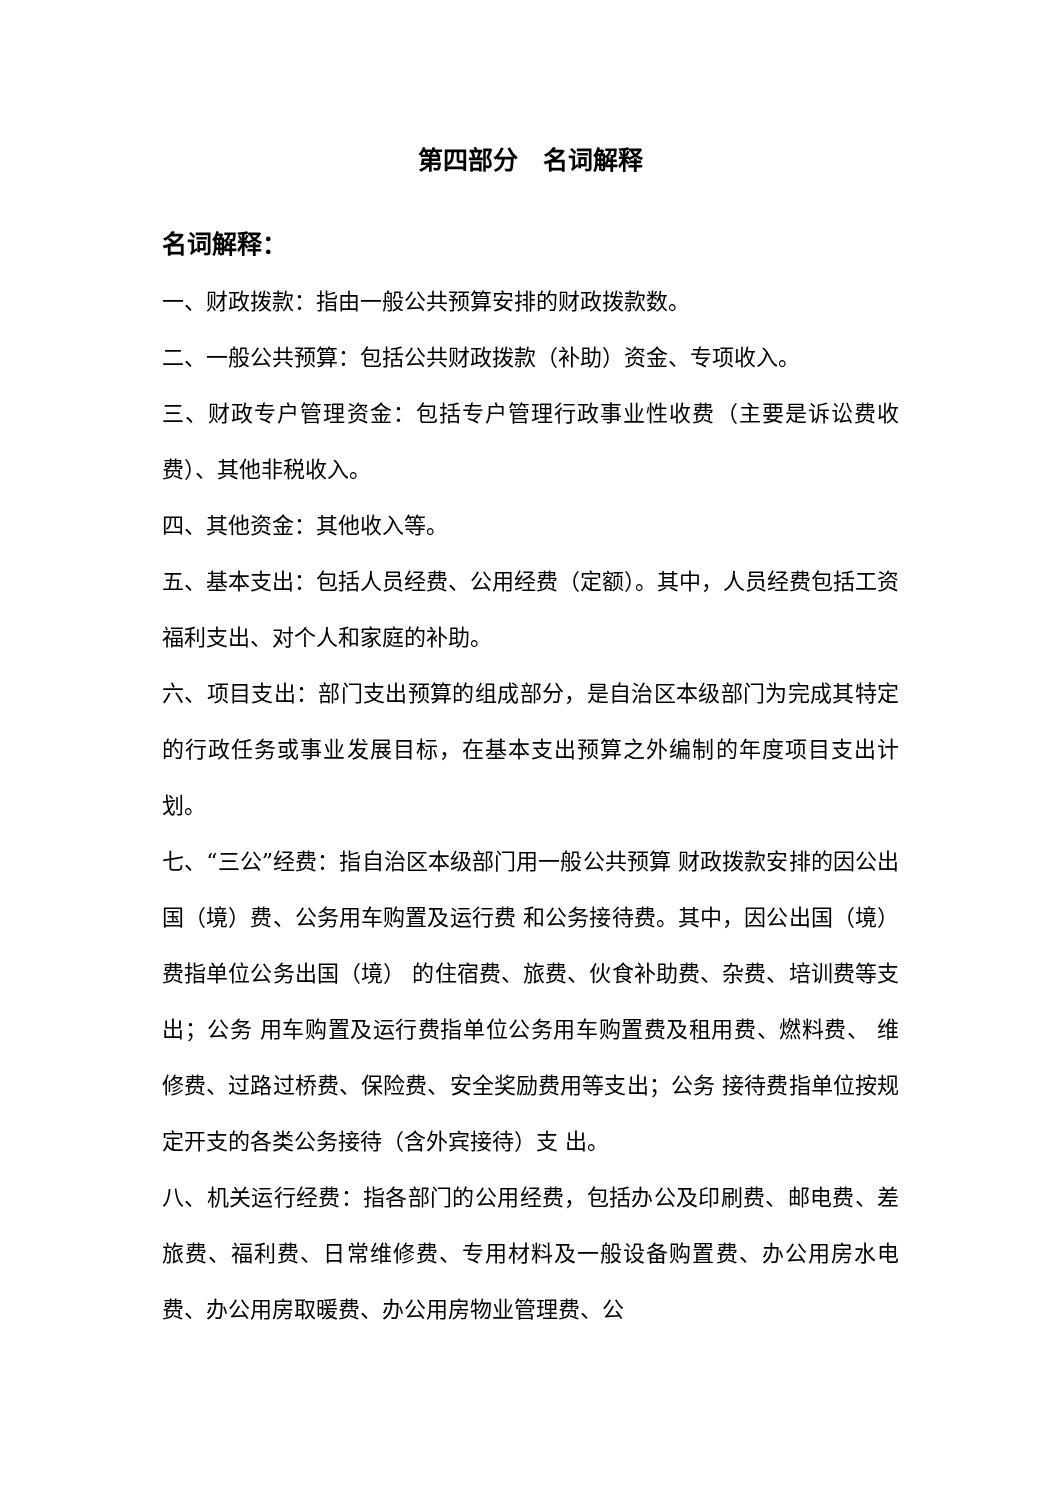第四部分　名词解释
名词解释：
一、财政拨款：指由一般公共预算安排的财政拨款数。
二、一般公共预算：包括公共财政拨款（补助）资金、专项收入。
三、财政专户管理资金：包括专户管理行政事业性收费（主要是诉讼费收费）、其他非税收入。
四、其他资金：其他收入等。
五、基本支出：包括人员经费、公用经费（定额）。其中，人员经费包括工资福利支出、对个人和家庭的补助。
六、项目支出：部门支出预算的组成部分，是自治区本级部门为完成其特定的行政任务或事业发展目标，在基本支出预算之外编制的年度项目支出计划。
七、“三公”经费：指自治区本级部门用一般公共预算 财政拨款安排的因公出国（境）费、公务用车购置及运行费 和公务接待费。其中，因公出国（境）费指单位公务出国（境） 的住宿费、旅费、伙食补助费、杂费、培训费等支出；公务 用车购置及运行费指单位公务用车购置费及租用费、燃料费、 维修费、过路过桥费、保险费、安全奖励费用等支出；公务 接待费指单位按规定开支的各类公务接待（含外宾接待）支 出。
八、机关运行经费：指各部门的公用经费，包括办公及印刷费、邮电费、差旅费、福利费、日常维修费、专用材料及一般设备购置费、办公用房水电费、办公用房取暖费、办公用房物业管理费、公